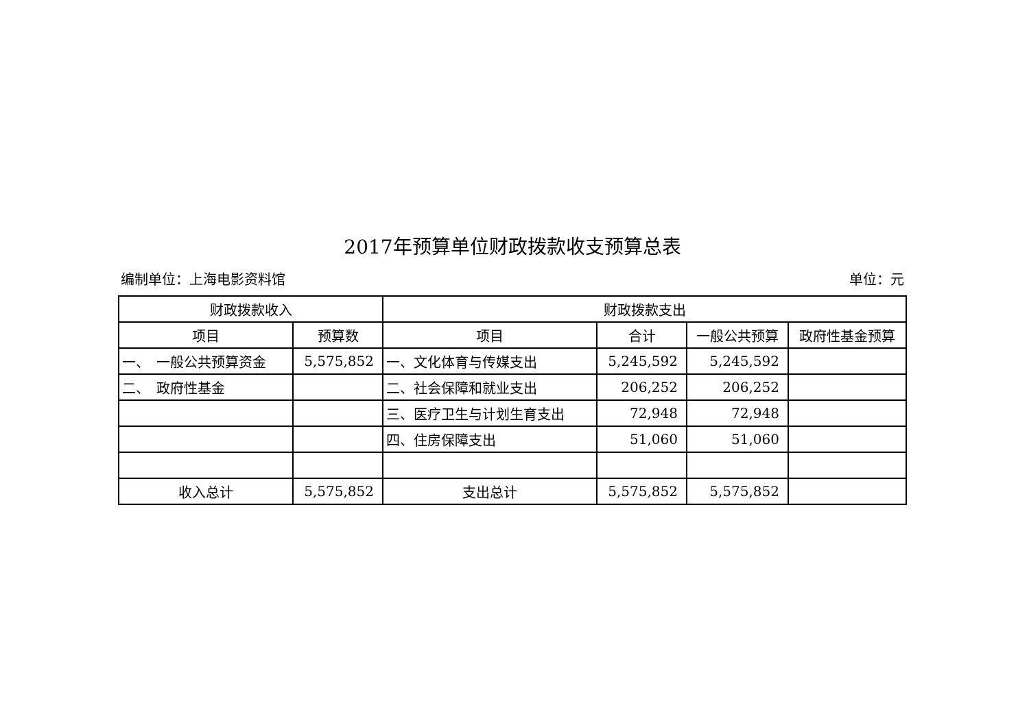2017年预算单位财政拨款收支预算总表
编制单位：上海电影资料馆 单位：元
| 财政拨款收入 | | 财政拨款支出 | | | |
| --- | --- | --- | --- | --- | --- |
| 项目 | 预算数 | 项目 | 合计 | 一般公共预算 | 政府性基金预算 |
| 一、 一般公共预算资金 | 5,575,852 | 一、文化体育与传媒支出 | 5,245,592 | 5,245,592 | |
| 二、 政府性基金 | | 二、社会保障和就业支出 | 206,252 | 206,252 | |
| | | 三、医疗卫生与计划生育支出 | 72,948 | 72,948 | |
| | | 四、住房保障支出 | 51,060 | 51,060 | |
| 收入总计 | 5,575,852 | 支出总计 | 5,575,852 | 5,575,852 | |